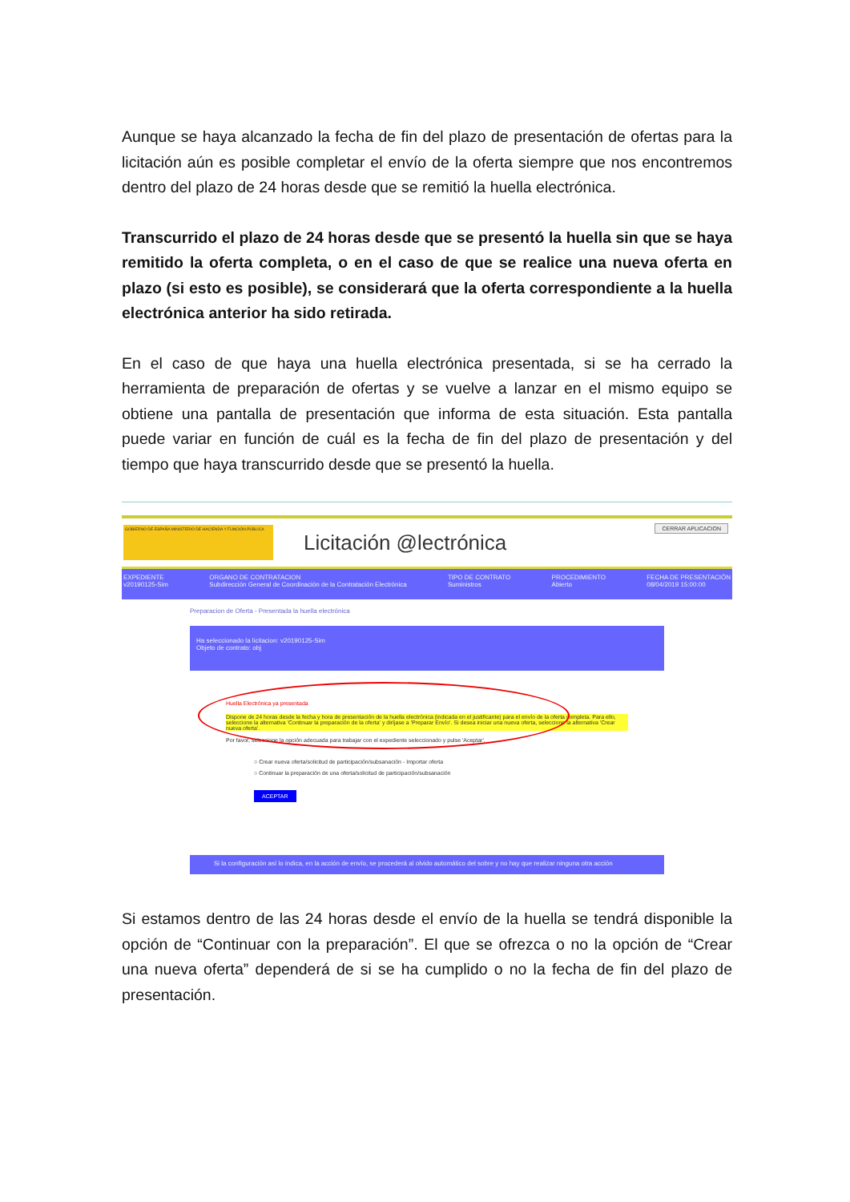Aunque se haya alcanzado la fecha de fin del plazo de presentación de ofertas para la licitación aún es posible completar el envío de la oferta siempre que nos encontremos dentro del plazo de 24 horas desde que se remitió la huella electrónica.
Transcurrido el plazo de 24 horas desde que se presentó la huella sin que se haya remitido la oferta completa, o en el caso de que se realice una nueva oferta en plazo (si esto es posible), se considerará que la oferta correspondiente a la huella electrónica anterior ha sido retirada.
En el caso de que haya una huella electrónica presentada, si se ha cerrado la herramienta de preparación de ofertas y se vuelve a lanzar en el mismo equipo se obtiene una pantalla de presentación que informa de esta situación. Esta pantalla puede variar en función de cuál es la fecha de fin del plazo de presentación y del tiempo que haya transcurrido desde que se presentó la huella.
CERRAR APLICACION
GOBIERNO DE ESPAÑA MINISTERIO DE HACIENDA Y FUNCIÓN PÚBLICA
Licitación @lectrónica
EXPEDIENTE
v20190125-Sim
ORGANO DE CONTRATACION
Subdirección General de Coordinación de la Contratación Electrónica
TIPO DE CONTRATO
Suministros
PROCEDIMIENTO
Abierto
FECHA DE PRESENTACIÓN
08/04/2019 15:00:00
Preparacion de Oferta - Presentada la huella electrónica
Ha seleccionado la licitacion: v20190125-Sim
Objeto de contrato: obj
Huella Electrónica ya presentada
Dispone de 24 horas desde la fecha y hora de presentación de la huella electrónica (indicada en el justificante) para el envío de la oferta completa. Para ello, seleccione la alternativa 'Continuar la preparación de la oferta' y diríjase a 'Preparar Envío'. Si desea iniciar una nueva oferta, seleccione la alternativa 'Crear nueva oferta'.
Por favor, seleccione la opción adecuada para trabajar con el expediente seleccionado y pulse 'Aceptar'.
○ Crear nueva oferta/solicitud de participación/subsanación - Importar oferta
○ Continuar la preparación de una oferta/solicitud de participación/subsanación
ACEPTAR
Si la configuración así lo indica, en la acción de envío, se procederá al olvido automático del sobre y no hay que realizar ninguna otra acción
Si estamos dentro de las 24 horas desde el envío de la huella se tendrá disponible la opción de “Continuar con la preparación”. El que se ofrezca o no la opción de “Crear una nueva oferta” dependerá de si se ha cumplido o no la fecha de fin del plazo de presentación.